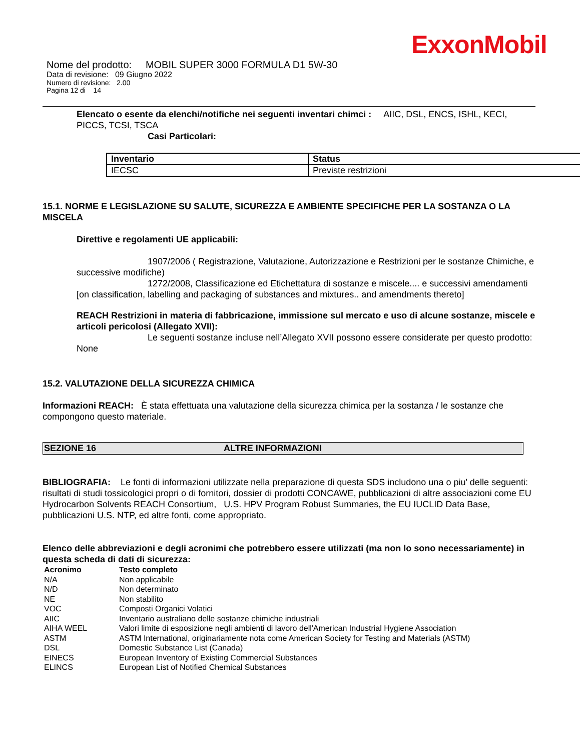ExxonMobil
Nome del prodotto: MOBIL SUPER 3000 FORMULA D1 5W-30
Data di revisione: 09 Giugno 2022
Numero di revisione: 2.00
Pagina 12 di 14
Elencato o esente da elenchi/notifiche nei seguenti inventari chimci : AIIC, DSL, ENCS, ISHL, KECI, PICCS, TCSI, TSCA
Casi Particolari:
| Inventario | Status |
| --- | --- |
| IECSC | Previste restrizioni |
15.1. NORME E LEGISLAZIONE SU SALUTE, SICUREZZA E AMBIENTE SPECIFICHE PER LA SOSTANZA O LA MISCELA
Direttive e regolamenti UE applicabili:
1907/2006 ( Registrazione, Valutazione, Autorizzazione e Restrizioni per le sostanze Chimiche, e successive modifiche)
1272/2008, Classificazione ed Etichettatura di sostanze e miscele.... e successivi amendamenti [on classification, labelling and packaging of substances and mixtures.. and amendments thereto]
REACH Restrizioni in materia di fabbricazione, immissione sul mercato e uso di alcune sostanze, miscele e articoli pericolosi (Allegato XVII):
Le seguenti sostanze incluse nell’Allegato XVII possono essere considerate per questo prodotto: None
15.2. VALUTAZIONE DELLA SICUREZZA CHIMICA
Informazioni REACH: È stata effettuata una valutazione della sicurezza chimica per la sostanza / le sostanze che compongono questo materiale.
SEZIONE 16 ALTRE INFORMAZIONI
BIBLIOGRAFIA: Le fonti di informazioni utilizzate nella preparazione di questa SDS includono una o piu' delle seguenti: risultati di studi tossicologici propri o di fornitori, dossier di prodotti CONCAWE, pubblicazioni di altre associazioni come EU Hydrocarbon Solvents REACH Consortium, U.S. HPV Program Robust Summaries, the EU IUCLID Data Base, pubblicazioni U.S. NTP, ed altre fonti, come appropriato.
Elenco delle abbreviazioni e degli acronimi che potrebbero essere utilizzati (ma non lo sono necessariamente) in questa scheda di dati di sicurezza:
| Acronimo | Testo completo |
| --- | --- |
| N/A | Non applicabile |
| N/D | Non determinato |
| NE | Non stabilito |
| VOC | Composti Organici Volatici |
| AIIC | Inventario australiano delle sostanze chimiche industriali |
| AIHA WEEL | Valori limite di esposizione negli ambienti di lavoro dell'American Industrial Hygiene Association |
| ASTM | ASTM International, originariamente nota come American Society for Testing and Materials (ASTM) |
| DSL | Domestic Substance List (Canada) |
| EINECS | European Inventory of Existing Commercial Substances |
| ELINCS | European List of Notified Chemical Substances |